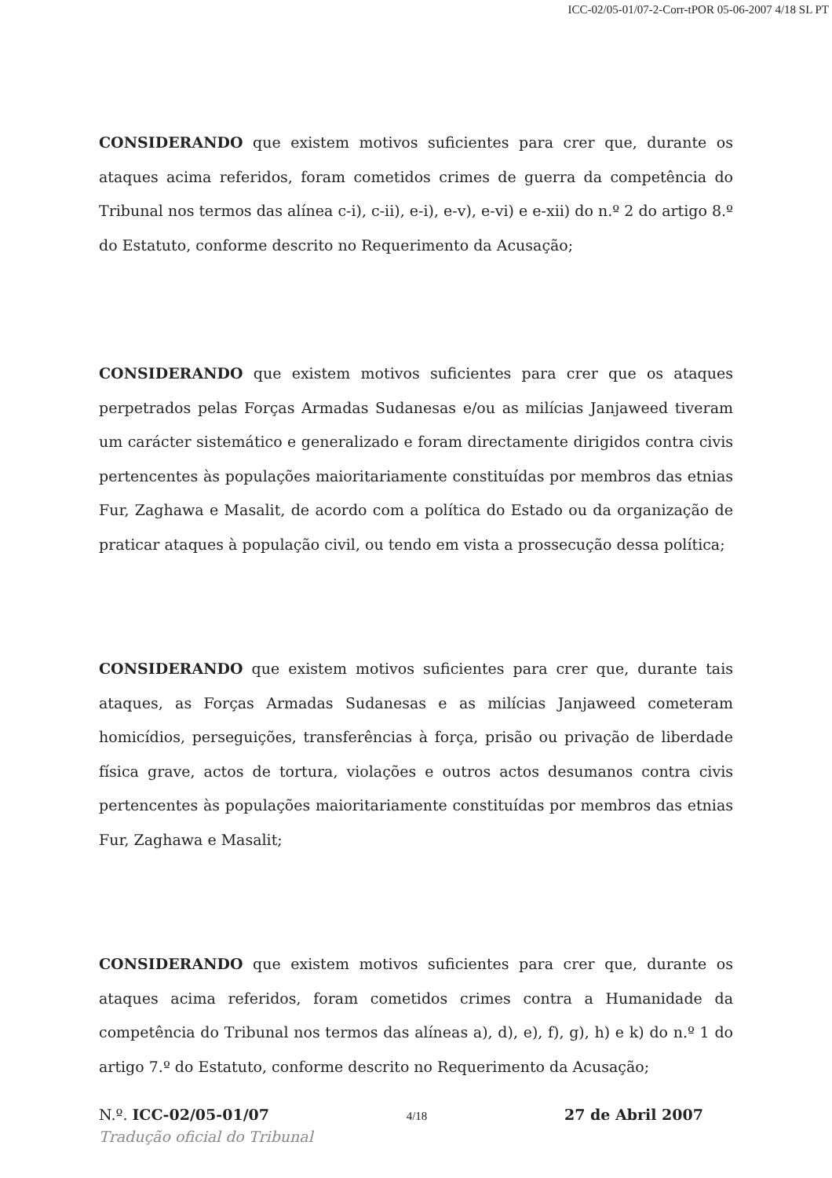ICC-02/05-01/07-2-Corr-tPOR 05-06-2007 4/18 SL PT
CONSIDERANDO que existem motivos suficientes para crer que, durante os ataques acima referidos, foram cometidos crimes de guerra da competência do Tribunal nos termos das alínea c-i), c-ii), e-i), e-v), e-vi) e e-xii) do n.º 2 do artigo 8.º do Estatuto, conforme descrito no Requerimento da Acusação;
CONSIDERANDO que existem motivos suficientes para crer que os ataques perpetrados pelas Forças Armadas Sudanesas e/ou as milícias Janjaweed tiveram um carácter sistemático e generalizado e foram directamente dirigidos contra civis pertencentes às populações maioritariamente constituídas por membros das etnias Fur, Zaghawa e Masalit, de acordo com a política do Estado ou da organização de praticar ataques à população civil, ou tendo em vista a prossecução dessa política;
CONSIDERANDO que existem motivos suficientes para crer que, durante tais ataques, as Forças Armadas Sudanesas e as milícias Janjaweed cometeram homicídios, perseguições, transferências à força, prisão ou privação de liberdade física grave, actos de tortura, violações e outros actos desumanos contra civis pertencentes às populações maioritariamente constituídas por membros das etnias Fur, Zaghawa e Masalit;
CONSIDERANDO que existem motivos suficientes para crer que, durante os ataques acima referidos, foram cometidos crimes contra a Humanidade da competência do Tribunal nos termos das alíneas a), d), e), f), g), h) e k) do n.º 1 do artigo 7.º do Estatuto, conforme descrito no Requerimento da Acusação;
N.º. ICC-02/05-01/07 4/18 27 de Abril 2007
Tradução oficial do Tribunal